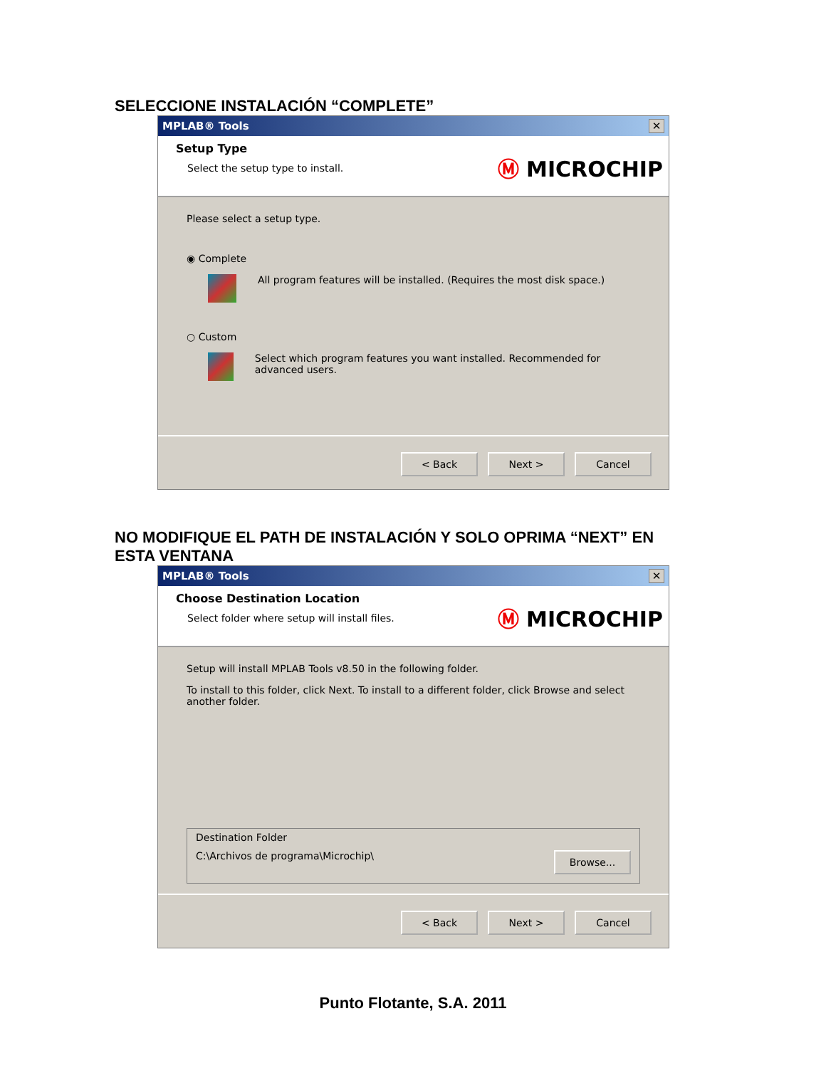SELECCIONE INSTALACIÓN “COMPLETE”
MPLAB® Tools ✕
Setup Type
Select the setup type to install.
Ⓜ MICROCHIP
Please select a setup type.
◉ Complete
All program features will be installed. (Requires the most disk space.)
○ Custom
Select which program features you want installed. Recommended for advanced users.
< Back Next > Cancel
NO MODIFIQUE EL PATH DE INSTALACIÓN Y SOLO OPRIMA “NEXT” EN
ESTA VENTANA
MPLAB® Tools ✕
Choose Destination Location
Select folder where setup will install files.
Ⓜ MICROCHIP
Setup will install MPLAB Tools v8.50 in the following folder.
To install to this folder, click Next. To install to a different folder, click Browse and select another folder.
Destination Folder
C:\Archivos de programa\Microchip\ Browse...
< Back Next > Cancel
Punto Flotante, S.A. 2011